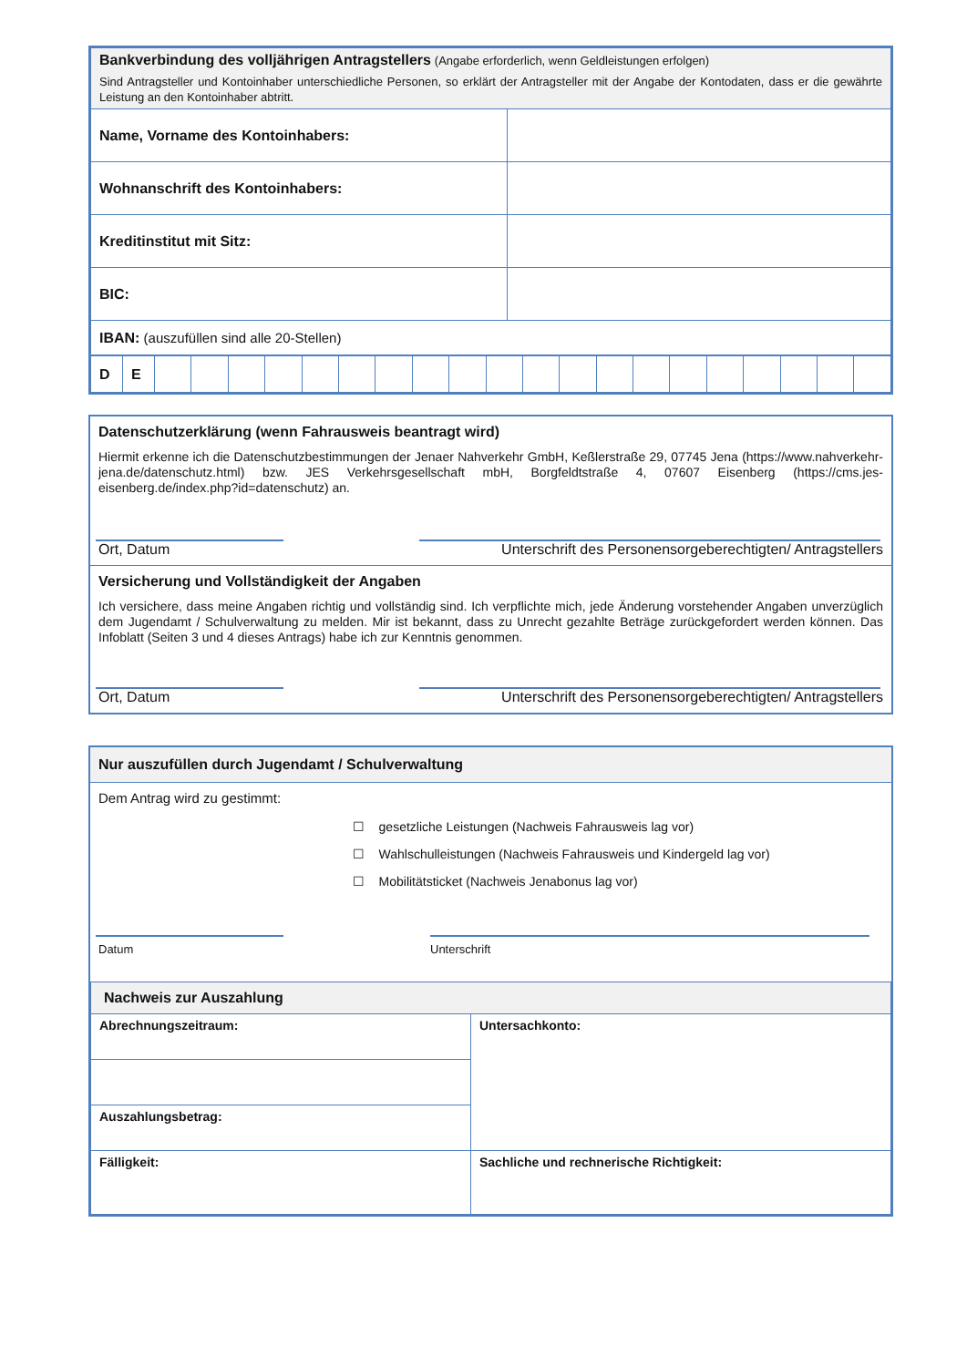| Bankverbindung des volljährigen Antragstellers (Angabe erforderlich, wenn Geldleistungen erfolgen) Sind Antragsteller und Kontoinhaber unterschiedliche Personen, so erklärt der Antragsteller mit der Angabe der Kontodaten, dass er die gewährte Leistung an den Kontoinhaber abtritt. | |
| Name, Vorname des Kontoinhabers: | |
| Wohnanschrift des Kontoinhabers: | |
| Kreditinstitut mit Sitz: | |
| BIC: | |
| IBAN: (auszufüllen sind alle 20-Stellen) | |
| D | E | | | | | | | | | | | | | | | | | | | | |
Datenschutzerklärung (wenn Fahrausweis beantragt wird)
Hiermit erkenne ich die Datenschutzbestimmungen der Jenaer Nahverkehr GmbH, Keßlerstraße 29, 07745 Jena (https://www.nahverkehr-jena.de/datenschutz.html) bzw. JES Verkehrsgesellschaft mbH, Borgfeldtstraße 4, 07607 Eisenberg (https://cms.jes-eisenberg.de/index.php?id=datenschutz) an.
Ort, Datum Unterschrift des Personensorgeberechtigten/ Antragstellers
Versicherung und Vollständigkeit der Angaben
Ich versichere, dass meine Angaben richtig und vollständig sind. Ich verpflichte mich, jede Änderung vorstehender Angaben unverzüglich dem Jugendamt / Schulverwaltung zu melden. Mir ist bekannt, dass zu Unrecht gezahlte Beträge zurückgefordert werden können. Das Infoblatt (Seiten 3 und 4 dieses Antrags) habe ich zur Kenntnis genommen.
Ort, Datum Unterschrift des Personensorgeberechtigten/ Antragstellers
Nur auszufüllen durch Jugendamt / Schulverwaltung
Dem Antrag wird zu gestimmt:
☐ gesetzliche Leistungen (Nachweis Fahrausweis lag vor)
☐ Wahlschulleistungen (Nachweis Fahrausweis und Kindergeld lag vor)
☐ Mobilitätsticket (Nachweis Jenabonus lag vor)
Datum Unterschrift
| Nachweis zur Auszahlung | |
| Abrechnungszeitraum: | Untersachkonto: |
| Auszahlungsbetrag: | |
| Fälligkeit: | Sachliche und rechnerische Richtigkeit: |